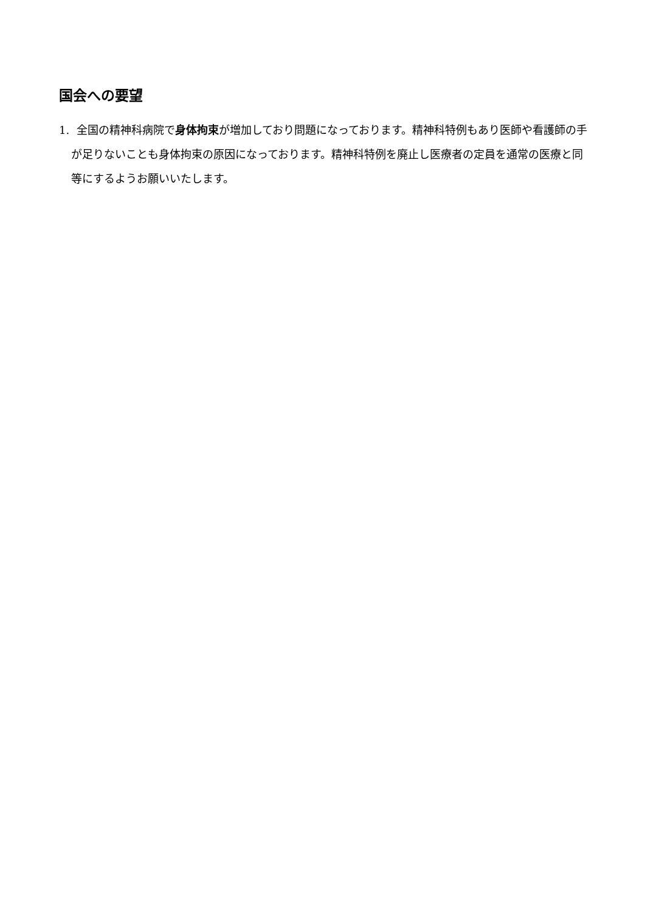国会への要望
1. 全国の精神科病院で身体拘束が増加しており問題になっております。精神科特例もあり医師や看護師の手が足りないことも身体拘束の原因になっております。精神科特例を廃止し医療者の定員を通常の医療と同等にするようお願いいたします。